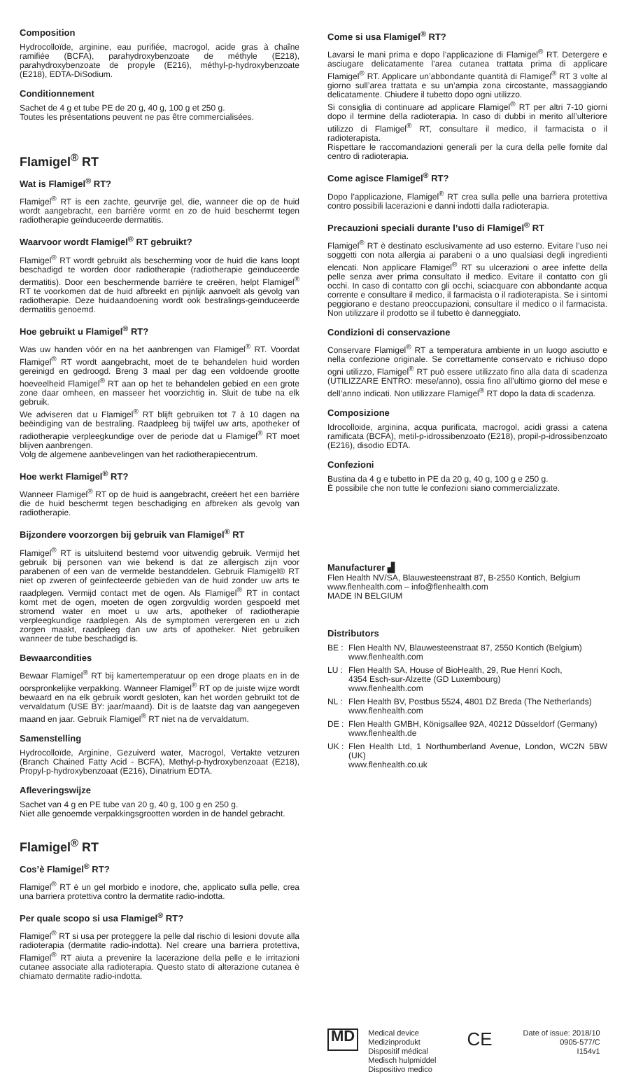Composition
Hydrocolloïde, arginine, eau purifiée, macrogol, acide gras à chaîne ramifiée (BCFA), parahydroxybenzoate de méthyle (E218), parahydroxybenzoate de propyle (E216), méthyl-p-hydroxybenzoate (E218), EDTA-DiSodium.
Conditionnement
Sachet de 4 g et tube PE de 20 g, 40 g, 100 g et 250 g.
Toutes les présentations peuvent ne pas être commercialisées.
Flamigel<sup>®</sup> RT
Wat is Flamigel<sup>®</sup> RT?
Flamigel<sup>®</sup> RT is een zachte, geurvrije gel, die, wanneer die op de huid wordt aangebracht, een barrière vormt en zo de huid beschermt tegen radiotherapie geïnduceerde dermatitis.
Waarvoor wordt Flamigel<sup>®</sup> RT gebruikt?
Flamigel<sup>®</sup> RT wordt gebruikt als bescherming voor de huid die kans loopt beschadigd te worden door radiotherapie (radiotherapie geïnduceerde dermatitis). Door een beschermende barrière te creëren, helpt Flamigel<sup>®</sup> RT te voorkomen dat de huid afbreekt en pijnlijk aanvoelt als gevolg van radiotherapie. Deze huidaandoening wordt ook bestralings-geïnduceerde dermatitis genoemd.
Hoe gebruikt u Flamigel<sup>®</sup> RT?
Was uw handen vóór en na het aanbrengen van Flamigel<sup>®</sup> RT. Voordat Flamigel<sup>®</sup> RT wordt aangebracht, moet de te behandelen huid worden gereinigd en gedroogd. Breng 3 maal per dag een voldoende grootte hoeveelheid Flamigel<sup>®</sup> RT aan op het te behandelen gebied en een grote zone daar omheen, en masseer het voorzichtig in. Sluit de tube na elk gebruik.
We adviseren dat u Flamigel<sup>®</sup> RT blijft gebruiken tot 7 à 10 dagen na beëindiging van de bestraling. Raadpleeg bij twijfel uw arts, apotheker of radiotherapie verpleegkundige over de periode dat u Flamigel<sup>®</sup> RT moet blijven aanbrengen.
Volg de algemene aanbevelingen van het radiotherapiecentrum.
Hoe werkt Flamigel<sup>®</sup> RT?
Wanneer Flamigel<sup>®</sup> RT op de huid is aangebracht, creëert het een barrière die de huid beschermt tegen beschadiging en afbreken als gevolg van radiotherapie.
Bijzondere voorzorgen bij gebruik van Flamigel<sup>®</sup> RT
Flamigel<sup>®</sup> RT is uitsluitend bestemd voor uitwendig gebruik. Vermijd het gebruik bij personen van wie bekend is dat ze allergisch zijn voor parabenen of een van de vermelde bestanddelen. Gebruik Flamigel® RT niet op zweren of geïnfecteerde gebieden van de huid zonder uw arts te raadplegen. Vermijd contact met de ogen. Als Flamigel<sup>®</sup> RT in contact komt met de ogen, moeten de ogen zorgvuldig worden gespoeld met stromend water en moet u uw arts, apotheker of radiotherapie verpleegkundige raadplegen. Als de symptomen verergeren en u zich zorgen maakt, raadpleeg dan uw arts of apotheker. Niet gebruiken wanneer de tube beschadigd is.
Bewaarcondities
Bewaar Flamigel<sup>®</sup> RT bij kamertemperatuur op een droge plaats en in de oorspronkelijke verpakking. Wanneer Flamigel<sup>®</sup> RT op de juiste wijze wordt bewaard en na elk gebruik wordt gesloten, kan het worden gebruikt tot de vervaldatum (USE BY: jaar/maand). Dit is de laatste dag van aangegeven maand en jaar. Gebruik Flamigel<sup>®</sup> RT niet na de vervaldatum.
Samenstelling
Hydrocolloïde, Arginine, Gezuiverd water, Macrogol, Vertakte vetzuren (Branch Chained Fatty Acid - BCFA), Methyl-p-hydroxybenzoaat (E218), Propyl-p-hydroxybenzoaat (E216), Dinatrium EDTA.
Afleveringswijze
Sachet van 4 g en PE tube van 20 g, 40 g, 100 g en 250 g.
Niet alle genoemde verpakkingsgrootten worden in de handel gebracht.
Flamigel<sup>®</sup> RT
Cos’è Flamigel<sup>®</sup> RT?
Flamigel<sup>®</sup> RT è un gel morbido e inodore, che, applicato sulla pelle, crea una barriera protettiva contro la dermatite radio-indotta.
Per quale scopo si usa Flamigel<sup>®</sup> RT?
Flamigel<sup>®</sup> RT si usa per proteggere la pelle dal rischio di lesioni dovute alla radioterapia (dermatite radio-indotta). Nel creare una barriera protettiva, Flamigel<sup>®</sup> RT aiuta a prevenire la lacerazione della pelle e le irritazioni cutanee associate alla radioterapia. Questo stato di alterazione cutanea è chiamato dermatite radio-indotta.
Come si usa Flamigel<sup>®</sup> RT?
Lavarsi le mani prima e dopo l’applicazione di Flamigel<sup>®</sup> RT. Detergere e asciugare delicatamente l’area cutanea trattata prima di applicare Flamigel<sup>®</sup> RT. Applicare un’abbondante quantità di Flamigel<sup>®</sup> RT 3 volte al giorno sull’area trattata e su un’ampia zona circostante, massaggiando delicatamente. Chiudere il tubetto dopo ogni utilizzo.
Si consiglia di continuare ad applicare Flamigel<sup>®</sup> RT per altri 7-10 giorni dopo il termine della radioterapia. In caso di dubbi in merito all’ulteriore utilizzo di Flamigel<sup>®</sup> RT, consultare il medico, il farmacista o il radioterapista.
Rispettare le raccomandazioni generali per la cura della pelle fornite dal centro di radioterapia.
Come agisce Flamigel<sup>®</sup> RT?
Dopo l’applicazione, Flamigel<sup>®</sup> RT crea sulla pelle una barriera protettiva contro possibili lacerazioni e danni indotti dalla radioterapia.
Precauzioni speciali durante l’uso di Flamigel<sup>®</sup> RT
Flamigel<sup>®</sup> RT è destinato esclusivamente ad uso esterno. Evitare l’uso nei soggetti con nota allergia ai parabeni o a uno qualsiasi degli ingredienti elencati. Non applicare Flamigel<sup>®</sup> RT su ulcerazioni o aree infette della pelle senza aver prima consultato il medico. Evitare il contatto con gli occhi. In caso di contatto con gli occhi, sciacquare con abbondante acqua corrente e consultare il medico, il farmacista o il radioterapista. Se i sintomi peggiorano e destano preoccupazioni, consultare il medico o il farmacista. Non utilizzare il prodotto se il tubetto è danneggiato.
Condizioni di conservazione
Conservare Flamigel<sup>®</sup> RT a temperatura ambiente in un luogo asciutto e nella confezione originale. Se correttamente conservato e richiuso dopo ogni utilizzo, Flamigel<sup>®</sup> RT può essere utilizzato fino alla data di scadenza (UTILIZZARE ENTRO: mese/anno), ossia fino all’ultimo giorno del mese e dell’anno indicati. Non utilizzare Flamigel<sup>®</sup> RT dopo la data di scadenza.
Composizione
Idrocolloide, arginina, acqua purificata, macrogol, acidi grassi a catena ramificata (BCFA), metil-p-idrossibenzoato (E218), propil-p-idrossibenzoato (E216), disodio EDTA.
Confezioni
Bustina da 4 g e tubetto in PE da 20 g, 40 g, 100 g e 250 g.
È possibile che non tutte le confezioni siano commercializzate.
Manufacturer ▟
Flen Health NV/SA, Blauwesteenstraat 87, B-2550 Kontich, Belgium
www.flenhealth.com – info@flenhealth.com
MADE IN BELGIUM
Distributors
BE : Flen Health NV, Blauwesteenstraat 87, 2550 Kontich (Belgium)
www.flenhealth.com
LU : Flen Health SA, House of BioHealth, 29, Rue Henri Koch,
4354 Esch-sur-Alzette (GD Luxembourg)
www.flenhealth.com
NL : Flen Health BV, Postbus 5524, 4801 DZ Breda (The Netherlands)
www.flenhealth.com
DE : Flen Health GMBH, Königsallee 92A, 40212 Düsseldorf (Germany)
www.flenhealth.de
UK : Flen Health Ltd, 1 Northumberland Avenue, London, WC2N 5BW (UK)
www.flenhealth.co.uk
MD
Medical device
Medizinprodukt
Dispositif médical
Medisch hulpmiddel
Dispositivo medico
CE
Date of issue: 2018/10
0905-577/C
I154v1